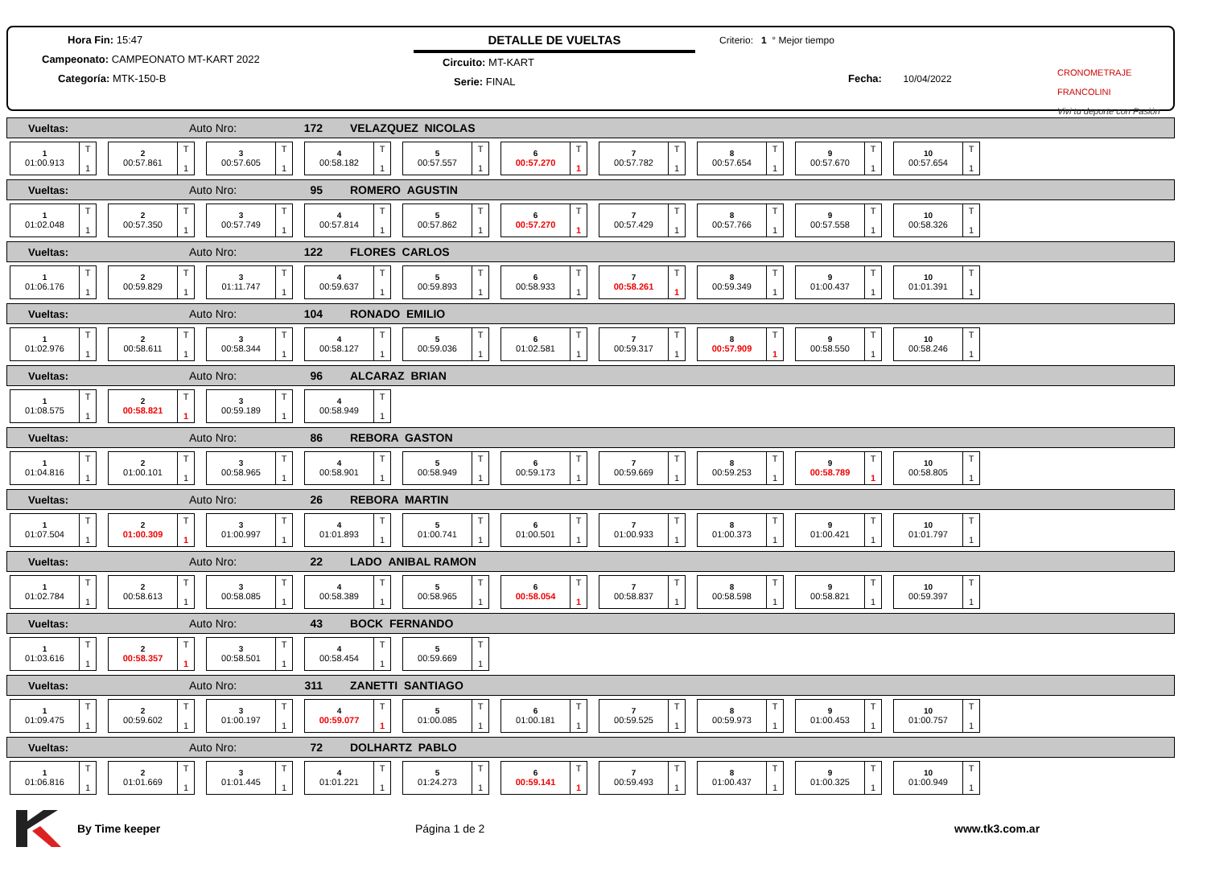Hora Fin: 15:47
Campeonato: CAMPEONATO MT-KART 2022
Categoría: MTK-150-B
DETALLE DE VUELTAS
Circuito: MT-KART
Serie: FINAL
Criterio: 1 ° Mejor tiempo
Fecha: 10/04/2022
CRONOMETRAJE FRANCOLINI
Vivi tu deporte con Pasión
Vueltas: Auto Nro: 172 VELAZQUEZ NICOLAS
1
01:00.913
T
1
2
00:57.861
T
1
3
00:57.605
T
1
4
00:58.182
T
1
5
00:57.557
T
1
6
00:57.270
T
1
7
00:57.782
T
1
8
00:57.654
T
1
9
00:57.670
T
1
10
00:57.654
T
1
Vueltas: Auto Nro: 95 ROMERO AGUSTIN
1
01:02.048
T
1
2
00:57.350
T
1
3
00:57.749
T
1
4
00:57.814
T
1
5
00:57.862
T
1
6
00:57.270
T
1
7
00:57.429
T
1
8
00:57.766
T
1
9
00:57.558
T
1
10
00:58.326
T
1
Vueltas: Auto Nro: 122 FLORES CARLOS
1
01:06.176
T
1
2
00:59.829
T
1
3
01:11.747
T
1
4
00:59.637
T
1
5
00:59.893
T
1
6
00:58.933
T
1
7
00:58.261
T
1
8
00:59.349
T
1
9
01:00.437
T
1
10
01:01.391
T
1
Vueltas: Auto Nro: 104 RONADO EMILIO
1
01:02.976
T
1
2
00:58.611
T
1
3
00:58.344
T
1
4
00:58.127
T
1
5
00:59.036
T
1
6
01:02.581
T
1
7
00:59.317
T
1
8
00:57.909
T
1
9
00:58.550
T
1
10
00:58.246
T
1
Vueltas: Auto Nro: 96 ALCARAZ BRIAN
1
01:08.575
T
1
2
00:58.821
T
1
3
00:59.189
T
1
4
00:58.949
T
1
Vueltas: Auto Nro: 86 REBORA GASTON
1
01:04.816
T
1
2
01:00.101
T
1
3
00:58.965
T
1
4
00:58.901
T
1
5
00:58.949
T
1
6
00:59.173
T
1
7
00:59.669
T
1
8
00:59.253
T
1
9
00:58.789
T
1
10
00:58.805
T
1
Vueltas: Auto Nro: 26 REBORA MARTIN
1
01:07.504
T
1
2
01:00.309
T
1
3
01:00.997
T
1
4
01:01.893
T
1
5
01:00.741
T
1
6
01:00.501
T
1
7
01:00.933
T
1
8
01:00.373
T
1
9
01:00.421
T
1
10
01:01.797
T
1
Vueltas: Auto Nro: 22 LADO ANIBAL RAMON
1
01:02.784
T
1
2
00:58.613
T
1
3
00:58.085
T
1
4
00:58.389
T
1
5
00:58.965
T
1
6
00:58.054
T
1
7
00:58.837
T
1
8
00:58.598
T
1
9
00:58.821
T
1
10
00:59.397
T
1
Vueltas: Auto Nro: 43 BOCK FERNANDO
1
01:03.616
T
1
2
00:58.357
T
1
3
00:58.501
T
1
4
00:58.454
T
1
5
00:59.669
T
1
Vueltas: Auto Nro: 311 ZANETTI SANTIAGO
1
01:09.475
T
1
2
00:59.602
T
1
3
01:00.197
T
1
4
00:59.077
T
1
5
01:00.085
T
1
6
01:00.181
T
1
7
00:59.525
T
1
8
00:59.973
T
1
9
01:00.453
T
1
10
01:00.757
T
1
Vueltas: Auto Nro: 72 DOLHARTZ PABLO
1
01:06.816
T
1
2
01:01.669
T
1
3
01:01.445
T
1
4
01:01.221
T
1
5
01:24.273
T
1
6
00:59.141
T
1
7
00:59.493
T
1
8
01:00.437
T
1
9
01:00.325
T
1
10
01:00.949
T
1
By Time keeper Página 1 de 2 www.tk3.com.ar